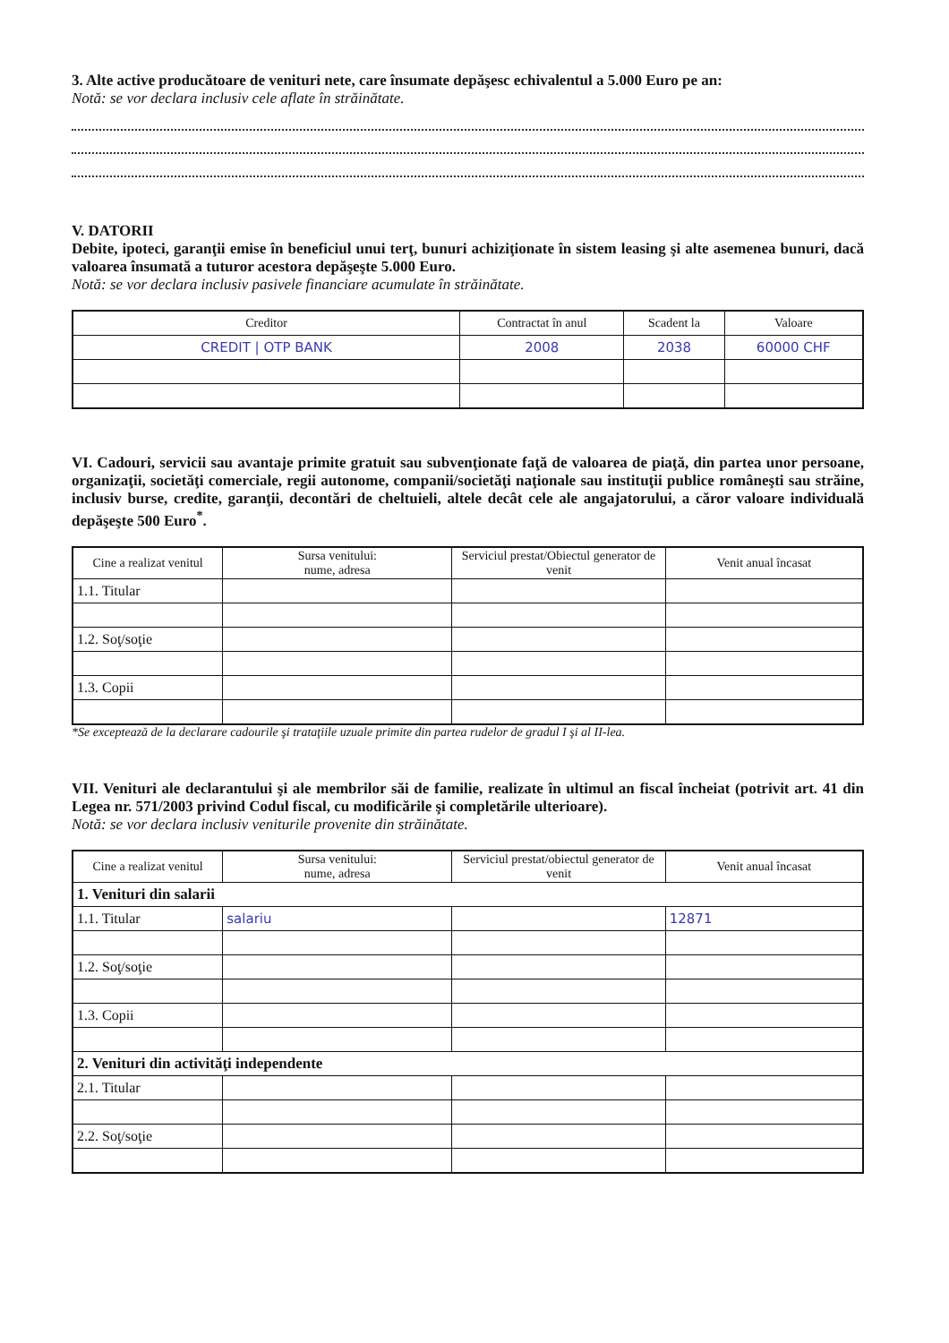3. Alte active producătoare de venituri nete, care însumate depăşesc echivalentul a 5.000 Euro pe an:
Notă: se vor declara inclusiv cele aflate în străinătate.
V. DATORII
Debite, ipoteci, garanţii emise în beneficiul unui terţ, bunuri achiziţionate în sistem leasing şi alte asemenea bunuri, dacă valoarea însumată a tuturor acestora depăşeşte 5.000 Euro.
Notă: se vor declara inclusiv pasivele financiare acumulate în străinătate.
| Creditor | Contractat în anul | Scadent la | Valoare |
| --- | --- | --- | --- |
| CREDIT / OTP BANK | 2008 | 2038 | 60000 CHF |
VI. Cadouri, servicii sau avantaje primite gratuit sau subvenţionate faţă de valoarea de piaţă, din partea unor persoane, organizaţii, societăţi comerciale, regii autonome, companii/societăţi naţionale sau instituţii publice româneşti sau străine, inclusiv burse, credite, garanţii, decontări de cheltuieli, altele decât cele ale angajatorului, a căror valoare individuală depăşeşte 500 Euro<sup>*</sup>.
| Cine a realizat venitul | Sursa venitului: nume, adresa | Serviciul prestat/Obiectul generator de venit | Venit anual încasat |
| --- | --- | --- | --- |
| 1.1. Titular | | | |
| 1.2. Soţ/soţie | | | |
| 1.3. Copii | | | |
*Se exceptează de la declarare cadourile şi trataţiile uzuale primite din partea rudelor de gradul I şi al II-lea.
VII. Venituri ale declarantului şi ale membrilor săi de familie, realizate în ultimul an fiscal încheiat (potrivit art. 41 din Legea nr. 571/2003 privind Codul fiscal, cu modificările şi completările ulterioare).
Notă: se vor declara inclusiv veniturile provenite din străinătate.
| Cine a realizat venitul | Sursa venitului: nume, adresa | Serviciul prestat/obiectul generator de venit | Venit anual încasat |
| --- | --- | --- | --- |
| 1. Venituri din salarii | | | |
| 1.1. Titular | salariu | | 12871 |
| 1.2. Soţ/soţie | | | |
| 1.3. Copii | | | |
| 2. Venituri din activităţi independente | | | |
| 2.1. Titular | | | |
| 2.2. Soţ/soţie | | | |